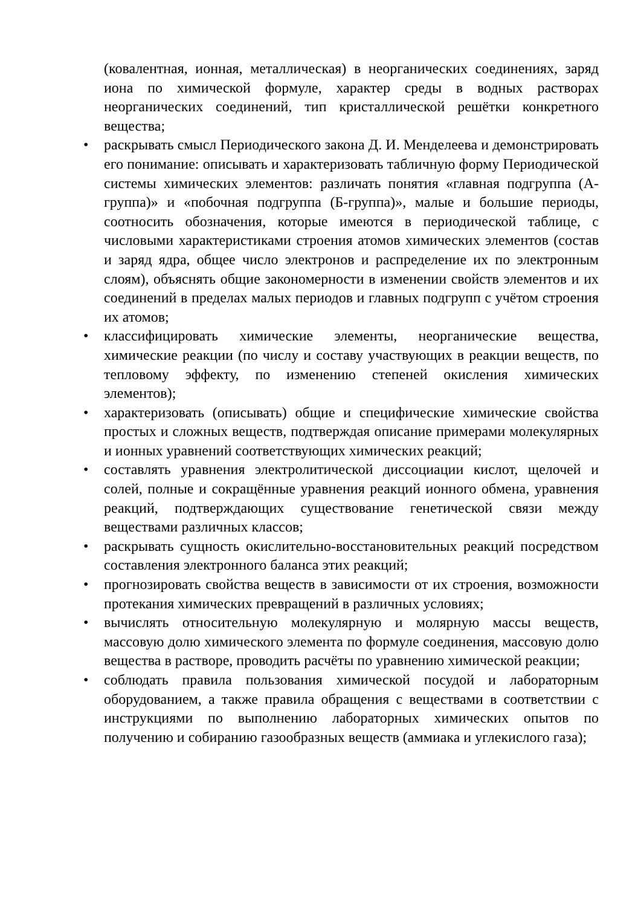(ковалентная, ионная, металлическая) в неорганических соединениях, заряд иона по химической формуле, характер среды в водных растворах неорганических соединений, тип кристаллической решётки конкретного вещества;
• раскрывать смысл Периодического закона Д. И. Менделеева и демонстрировать его понимание: описывать и характеризовать табличную форму Периодической системы химических элементов: различать понятия «главная подгруппа (А-группа)» и «побочная подгруппа (Б-группа)», малые и большие периоды, соотносить обозначения, которые имеются в периодической таблице, с числовыми характеристиками строения атомов химических элементов (состав и заряд ядра, общее число электронов и распределение их по электронным слоям), объяснять общие закономерности в изменении свойств элементов и их соединений в пределах малых периодов и главных подгрупп с учётом строения их атомов;
• классифицировать химические элементы, неорганические вещества, химические реакции (по числу и составу участвующих в реакции веществ, по тепловому эффекту, по изменению степеней окисления химических элементов);
• характеризовать (описывать) общие и специфические химические свойства простых и сложных веществ, подтверждая описание примерами молекулярных и ионных уравнений соответствующих химических реакций;
• составлять уравнения электролитической диссоциации кислот, щелочей и солей, полные и сокращённые уравнения реакций ионного обмена, уравнения реакций, подтверждающих существование генетической связи между веществами различных классов;
• раскрывать сущность окислительно-восстановительных реакций посредством составления электронного баланса этих реакций;
• прогнозировать свойства веществ в зависимости от их строения, возможности протекания химических превращений в различных условиях;
• вычислять относительную молекулярную и молярную массы веществ, массовую долю химического элемента по формуле соединения, массовую долю вещества в растворе, проводить расчёты по уравнению химической реакции;
• соблюдать правила пользования химической посудой и лабораторным оборудованием, а также правила обращения с веществами в соответствии с инструкциями по выполнению лабораторных химических опытов по получению и собиранию газообразных веществ (аммиака и углекислого газа);